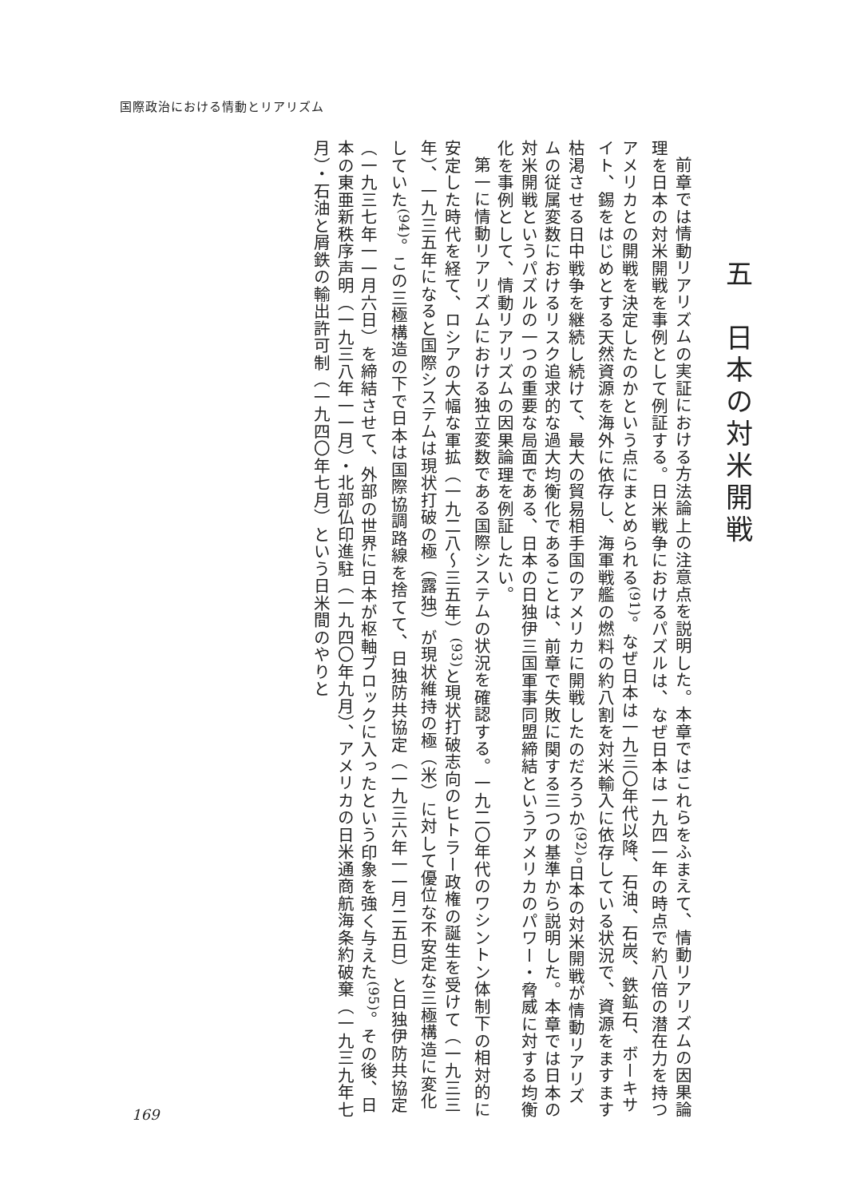国際政治における情動とリアリズム
五　日本の対米開戦
前章では情動リアリズムの実証における方法論上の注意点を説明した。本章ではこれらをふまえて、情動リアリズムの因果論理を日本の対米開戦を事例として例証する。日米戦争におけるパズルは、なぜ日本は一九四一年の時点で約八倍の潜在力を持つアメリカとの開戦を決定したのかという点にまとめられる<sup>(91)</sup>。なぜ日本は一九三〇年代以降、石油、石炭、鉄鉱石、ボーキサイト、錫をはじめとする天然資源を海外に依存し、海軍戦艦の燃料の約八割を対米輸入に依存している状況で、資源をますます枯渇させる日中戦争を継続し続けて、最大の貿易相手国のアメリカに開戦したのだろうか<sup>(92)</sup>。日本の対米開戦が情動リアリズムの従属変数におけるリスク追求的な過大均衡化であることは、前章で失敗に関する三つの基準から説明した。本章では日本の対米開戦というパズルの一つの重要な局面である、日本の日独伊三国軍事同盟締結というアメリカのパワー・脅威に対する均衡化を事例として、情動リアリズムの因果論理を例証したい。
第一に情動リアリズムにおける独立変数である国際システムの状況を確認する。一九二〇年代のワシントン体制下の相対的に安定した時代を経て、ロシアの大幅な軍拡（一九二八～三五年）<sup>(93)</sup>と現状打破志向のヒトラー政権の誕生を受けて（一九三三年）、一九三五年になると国際システムは現状打破の極（露独）が現状維持の極（米）に対して優位な不安定な三極構造に変化していた<sup>(94)</sup>。この三極構造の下で日本は国際協調路線を捨てて、日独防共協定（一九三六年一一月二五日）と日独伊防共協定（一九三七年一一月六日）を締結させて、外部の世界に日本が枢軸ブロックに入ったという印象を強く与えた<sup>(95)</sup>。その後、日本の東亜新秩序声明（一九三八年一一月）・北部仏印進駐（一九四〇年九月）、アメリカの日米通商航海条約破棄（一九三九年七月）・石油と屑鉄の輸出許可制（一九四〇年七月）という日米間のやりと
169